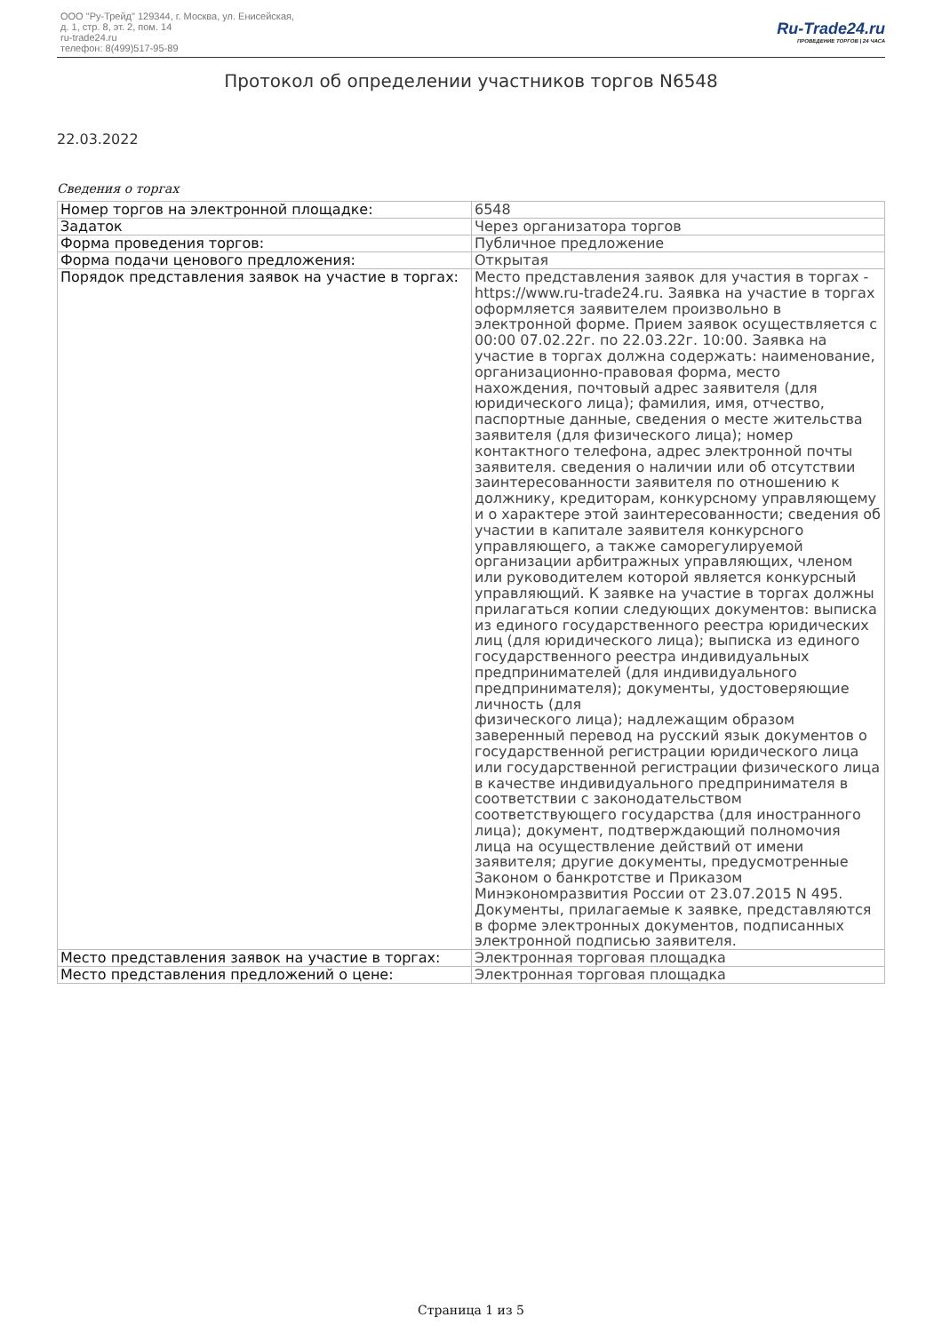ООО "Ру-Трейд" 129344, г. Москва, ул. Енисейская,
д. 1, стр. 8, эт. 2, пом. 14
ru-trade24.ru
телефон: 8(499)517-95-89
Ru-Trade24.ru
ПРОВЕДЕНИЕ ТОРГОВ | 24 ЧАСА
Протокол об определении участников торгов N6548
22.03.2022
Сведения о торгах
| Номер торгов на электронной площадке: | 6548 |
| Задаток | Через организатора торгов |
| Форма проведения торгов: | Публичное предложение |
| Форма подачи ценового предложения: | Открытая |
| Порядок представления заявок на участие в торгах: | Место представления заявок для участия в торгах - https://www.ru-trade24.ru. Заявка на участие в торгах оформляется заявителем произвольно в электронной форме. Прием заявок осуществляется с 00:00 07.02.22г. по 22.03.22г. 10:00. Заявка на участие в торгах должна содержать: наименование, организационно-правовая форма, место нахождения, почтовый адрес заявителя (для юридического лица); фамилия, имя, отчество, паспортные данные, сведения о месте жительства заявителя (для физического лица); номер контактного телефона, адрес электронной почты заявителя. сведения о наличии или об отсутствии заинтересованности заявителя по отношению к должнику, кредиторам, конкурсному управляющему и о характере этой заинтересованности; сведения об участии в капитале заявителя конкурсного управляющего, а также саморегулируемой организации арбитражных управляющих, членом или руководителем которой является конкурсный управляющий. К заявке на участие в торгах должны прилагаться копии следующих документов: выписка из единого государственного реестра юридических лиц (для юридического лица); выписка из единого государственного реестра индивидуальных предпринимателей (для индивидуального предпринимателя); документы, удостоверяющие личность (для физического лица); надлежащим образом заверенный перевод на русский язык документов о государственной регистрации юридического лица или государственной регистрации физического лица в качестве индивидуального предпринимателя в соответствии с законодательством соответствующего государства (для иностранного лица); документ, подтверждающий полномочия лица на осуществление действий от имени заявителя; другие документы, предусмотренные Законом о банкротстве и Приказом Минэкономразвития России от 23.07.2015 N 495. Документы, прилагаемые к заявке, представляются в форме электронных документов, подписанных электронной подписью заявителя. |
| Место представления заявок на участие в торгах: | Электронная торговая площадка |
| Место представления предложений о цене: | Электронная торговая площадка |
Страница 1 из 5